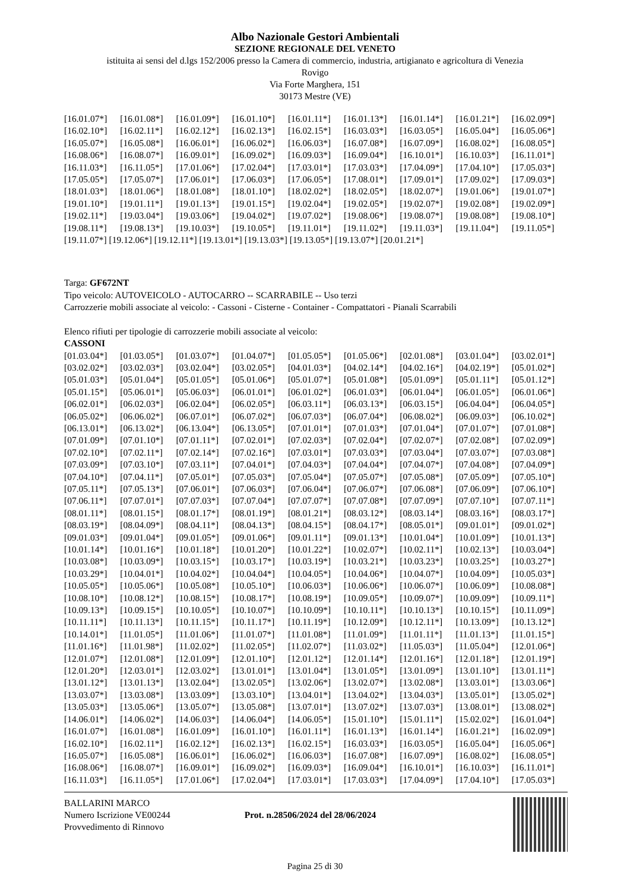Albo Nazionale Gestori Ambientali
SEZIONE REGIONALE DEL VENETO
istituita ai sensi del d.lgs 152/2006 presso la Camera di commercio, industria, artigianato e agricoltura di Venezia
Rovigo
Via Forte Marghera, 151
30173 Mestre (VE)
| [16.01.07*] | [16.01.08*] | [16.01.09*] | [16.01.10*] | [16.01.11*] | [16.01.13*] | [16.01.14*] | [16.01.21*] | [16.02.09*] |
| [16.02.10*] | [16.02.11*] | [16.02.12*] | [16.02.13*] | [16.02.15*] | [16.03.03*] | [16.03.05*] | [16.05.04*] | [16.05.06*] |
| [16.05.07*] | [16.05.08*] | [16.06.01*] | [16.06.02*] | [16.06.03*] | [16.07.08*] | [16.07.09*] | [16.08.02*] | [16.08.05*] |
| [16.08.06*] | [16.08.07*] | [16.09.01*] | [16.09.02*] | [16.09.03*] | [16.09.04*] | [16.10.01*] | [16.10.03*] | [16.11.01*] |
| [16.11.03*] | [16.11.05*] | [17.01.06*] | [17.02.04*] | [17.03.01*] | [17.03.03*] | [17.04.09*] | [17.04.10*] | [17.05.03*] |
| [17.05.05*] | [17.05.07*] | [17.06.01*] | [17.06.03*] | [17.06.05*] | [17.08.01*] | [17.09.01*] | [17.09.02*] | [17.09.03*] |
| [18.01.03*] | [18.01.06*] | [18.01.08*] | [18.01.10*] | [18.02.02*] | [18.02.05*] | [18.02.07*] | [19.01.06*] | [19.01.07*] |
| [19.01.10*] | [19.01.11*] | [19.01.13*] | [19.01.15*] | [19.02.04*] | [19.02.05*] | [19.02.07*] | [19.02.08*] | [19.02.09*] |
| [19.02.11*] | [19.03.04*] | [19.03.06*] | [19.04.02*] | [19.07.02*] | [19.08.06*] | [19.08.07*] | [19.08.08*] | [19.08.10*] |
| [19.08.11*] | [19.08.13*] | [19.10.03*] | [19.10.05*] | [19.11.01*] | [19.11.02*] | [19.11.03*] | [19.11.04*] | [19.11.05*] |
[19.11.07*] [19.12.06*] [19.12.11*] [19.13.01*] [19.13.03*] [19.13.05*] [19.13.07*] [20.01.21*]
Targa: GF672NT
Tipo veicolo: AUTOVEICOLO - AUTOCARRO -- SCARRABILE -- Uso terzi
Carrozzerie mobili associate al veicolo: - Cassoni - Cisterne - Container - Compattatori - Pianali Scarrabili
Elenco rifiuti per tipologie di carrozzerie mobili associate al veicolo:
CASSONI
| [01.03.04*] | [01.03.05*] | [01.03.07*] | [01.04.07*] | [01.05.05*] | [01.05.06*] | [02.01.08*] | [03.01.04*] | [03.02.01*] |
| [03.02.02*] | [03.02.03*] | [03.02.04*] | [03.02.05*] | [04.01.03*] | [04.02.14*] | [04.02.16*] | [04.02.19*] | [05.01.02*] |
| [05.01.03*] | [05.01.04*] | [05.01.05*] | [05.01.06*] | [05.01.07*] | [05.01.08*] | [05.01.09*] | [05.01.11*] | [05.01.12*] |
| [05.01.15*] | [05.06.01*] | [05.06.03*] | [06.01.01*] | [06.01.02*] | [06.01.03*] | [06.01.04*] | [06.01.05*] | [06.01.06*] |
| [06.02.01*] | [06.02.03*] | [06.02.04*] | [06.02.05*] | [06.03.11*] | [06.03.13*] | [06.03.15*] | [06.04.04*] | [06.04.05*] |
| [06.05.02*] | [06.06.02*] | [06.07.01*] | [06.07.02*] | [06.07.03*] | [06.07.04*] | [06.08.02*] | [06.09.03*] | [06.10.02*] |
| [06.13.01*] | [06.13.02*] | [06.13.04*] | [06.13.05*] | [07.01.01*] | [07.01.03*] | [07.01.04*] | [07.01.07*] | [07.01.08*] |
| [07.01.09*] | [07.01.10*] | [07.01.11*] | [07.02.01*] | [07.02.03*] | [07.02.04*] | [07.02.07*] | [07.02.08*] | [07.02.09*] |
| [07.02.10*] | [07.02.11*] | [07.02.14*] | [07.02.16*] | [07.03.01*] | [07.03.03*] | [07.03.04*] | [07.03.07*] | [07.03.08*] |
| [07.03.09*] | [07.03.10*] | [07.03.11*] | [07.04.01*] | [07.04.03*] | [07.04.04*] | [07.04.07*] | [07.04.08*] | [07.04.09*] |
| [07.04.10*] | [07.04.11*] | [07.05.01*] | [07.05.03*] | [07.05.04*] | [07.05.07*] | [07.05.08*] | [07.05.09*] | [07.05.10*] |
| [07.05.11*] | [07.05.13*] | [07.06.01*] | [07.06.03*] | [07.06.04*] | [07.06.07*] | [07.06.08*] | [07.06.09*] | [07.06.10*] |
| [07.06.11*] | [07.07.01*] | [07.07.03*] | [07.07.04*] | [07.07.07*] | [07.07.08*] | [07.07.09*] | [07.07.10*] | [07.07.11*] |
| [08.01.11*] | [08.01.15*] | [08.01.17*] | [08.01.19*] | [08.01.21*] | [08.03.12*] | [08.03.14*] | [08.03.16*] | [08.03.17*] |
| [08.03.19*] | [08.04.09*] | [08.04.11*] | [08.04.13*] | [08.04.15*] | [08.04.17*] | [08.05.01*] | [09.01.01*] | [09.01.02*] |
| [09.01.03*] | [09.01.04*] | [09.01.05*] | [09.01.06*] | [09.01.11*] | [09.01.13*] | [10.01.04*] | [10.01.09*] | [10.01.13*] |
| [10.01.14*] | [10.01.16*] | [10.01.18*] | [10.01.20*] | [10.01.22*] | [10.02.07*] | [10.02.11*] | [10.02.13*] | [10.03.04*] |
| [10.03.08*] | [10.03.09*] | [10.03.15*] | [10.03.17*] | [10.03.19*] | [10.03.21*] | [10.03.23*] | [10.03.25*] | [10.03.27*] |
| [10.03.29*] | [10.04.01*] | [10.04.02*] | [10.04.04*] | [10.04.05*] | [10.04.06*] | [10.04.07*] | [10.04.09*] | [10.05.03*] |
| [10.05.05*] | [10.05.06*] | [10.05.08*] | [10.05.10*] | [10.06.03*] | [10.06.06*] | [10.06.07*] | [10.06.09*] | [10.08.08*] |
| [10.08.10*] | [10.08.12*] | [10.08.15*] | [10.08.17*] | [10.08.19*] | [10.09.05*] | [10.09.07*] | [10.09.09*] | [10.09.11*] |
| [10.09.13*] | [10.09.15*] | [10.10.05*] | [10.10.07*] | [10.10.09*] | [10.10.11*] | [10.10.13*] | [10.10.15*] | [10.11.09*] |
| [10.11.11*] | [10.11.13*] | [10.11.15*] | [10.11.17*] | [10.11.19*] | [10.12.09*] | [10.12.11*] | [10.13.09*] | [10.13.12*] |
| [10.14.01*] | [11.01.05*] | [11.01.06*] | [11.01.07*] | [11.01.08*] | [11.01.09*] | [11.01.11*] | [11.01.13*] | [11.01.15*] |
| [11.01.16*] | [11.01.98*] | [11.02.02*] | [11.02.05*] | [11.02.07*] | [11.03.02*] | [11.05.03*] | [11.05.04*] | [12.01.06*] |
| [12.01.07*] | [12.01.08*] | [12.01.09*] | [12.01.10*] | [12.01.12*] | [12.01.14*] | [12.01.16*] | [12.01.18*] | [12.01.19*] |
| [12.01.20*] | [12.03.01*] | [12.03.02*] | [13.01.01*] | [13.01.04*] | [13.01.05*] | [13.01.09*] | [13.01.10*] | [13.01.11*] |
| [13.01.12*] | [13.01.13*] | [13.02.04*] | [13.02.05*] | [13.02.06*] | [13.02.07*] | [13.02.08*] | [13.03.01*] | [13.03.06*] |
| [13.03.07*] | [13.03.08*] | [13.03.09*] | [13.03.10*] | [13.04.01*] | [13.04.02*] | [13.04.03*] | [13.05.01*] | [13.05.02*] |
| [13.05.03*] | [13.05.06*] | [13.05.07*] | [13.05.08*] | [13.07.01*] | [13.07.02*] | [13.07.03*] | [13.08.01*] | [13.08.02*] |
| [14.06.01*] | [14.06.02*] | [14.06.03*] | [14.06.04*] | [14.06.05*] | [15.01.10*] | [15.01.11*] | [15.02.02*] | [16.01.04*] |
| [16.01.07*] | [16.01.08*] | [16.01.09*] | [16.01.10*] | [16.01.11*] | [16.01.13*] | [16.01.14*] | [16.01.21*] | [16.02.09*] |
| [16.02.10*] | [16.02.11*] | [16.02.12*] | [16.02.13*] | [16.02.15*] | [16.03.03*] | [16.03.05*] | [16.05.04*] | [16.05.06*] |
| [16.05.07*] | [16.05.08*] | [16.06.01*] | [16.06.02*] | [16.06.03*] | [16.07.08*] | [16.07.09*] | [16.08.02*] | [16.08.05*] |
| [16.08.06*] | [16.08.07*] | [16.09.01*] | [16.09.02*] | [16.09.03*] | [16.09.04*] | [16.10.01*] | [16.10.03*] | [16.11.01*] |
| [16.11.03*] | [16.11.05*] | [17.01.06*] | [17.02.04*] | [17.03.01*] | [17.03.03*] | [17.04.09*] | [17.04.10*] | [17.05.03*] |
BALLARINI MARCO
Numero Iscrizione VE00244
Provvedimento di Rinnovo
Prot. n.28506/2024 del 28/06/2024
Pagina 25 di 30